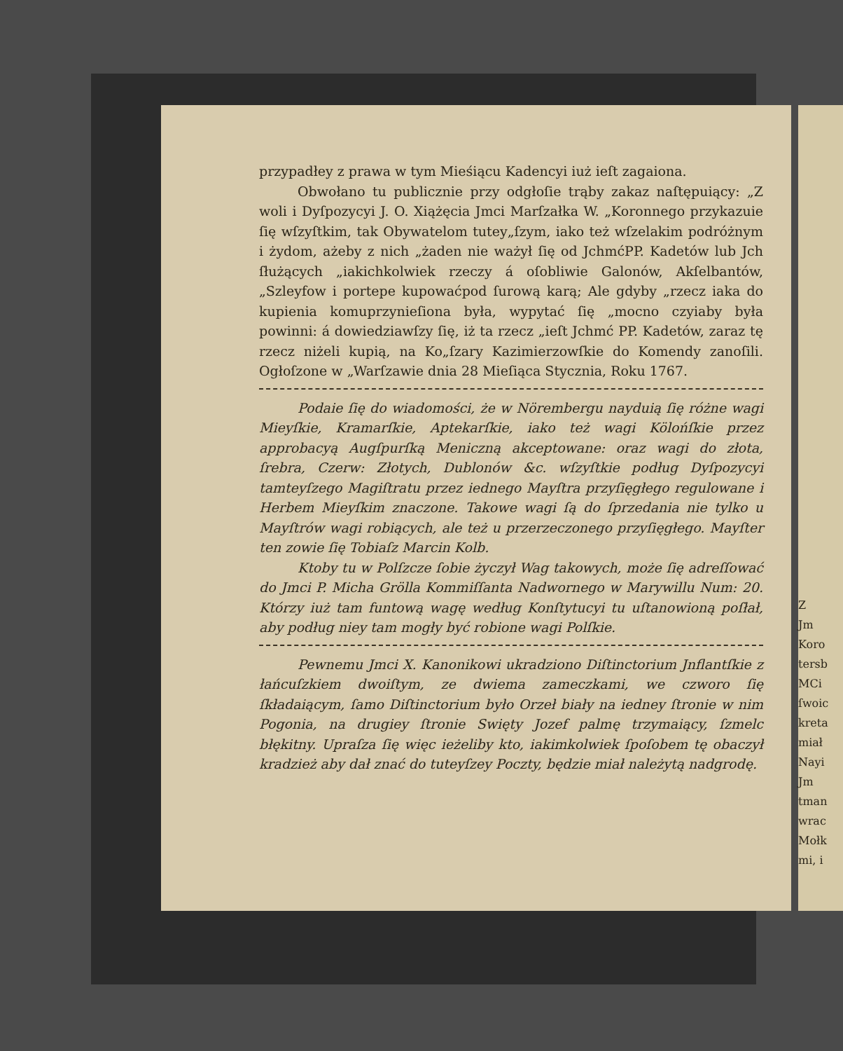przypadłey z prawa w tym Mieśiącu Kadencyi iuż ieſt zagaiona.
Obwołano tu publicznie przy odgłoſie trąby zakaz naſtępuiący: „Z woli i Dyſpozycyi J. O. Xiążęcia Jmci Marſzałka W. „Koronnego przykazuie ſię wſzyſtkim, tak Obywatelom tutey„ſzym, iako też wſzelakim podróżnym i żydom, ażeby z nich „żaden nie ważył ſię od JchmćPP. Kadetów lub Jch ſłużących „iakichkolwiek rzeczy á oſobliwie Galonów, Akſelbantów, „Szleyfow i portepe kupowaćpod ſurową karą; Ale gdyby „rzecz iaka do kupienia komuprzynieſiona była, wypytać ſię „mocno czyiaby była powinni: á dowiedziawſzy ſię, iż ta rzecz „ieſt Jchmć PP. Kadetów, zaraz tę rzecz niżeli kupią, na Ko„ſzary Kazimierzowſkie do Komendy zanoſili. Ogłoſzone w „Warſzawie dnia 28 Mieſiąca Stycznia, Roku 1767.
Podaie ſię do wiadomości, że w Nörembergu nayduią ſię różne wagi Mieyſkie, Kramarſkie, Aptekarſkie, iako też wagi Kölońſkie przez approbacyą Augſpurſką Meniczną akceptowane: oraz wagi do złota, ſrebra, Czerw: Złotych, Dublonów &c. wſzyſtkie podług Dyſpozycyi tamteyſzego Magiſtratu przez iednego Mayſtra przyſięgłego regulowane i Herbem Mieyſkim znaczone. Takowe wagi ſą do ſprzedania nie tylko u Mayſtrów wagi robiących, ale też u przerzeczonego przyſięgłego. Mayſter ten zowie ſię Tobiaſz Marcin Kolb.
Ktoby tu w Polſzcze ſobie życzył Wag takowych, może ſię adreſſować do Jmci P. Micha Grölla Kommiſſanta Nadwornego w Marywillu Num: 20. Którzy iuż tam funtową wagę według Konſtytucyi tu uſtanowioną poſłał, aby podług niey tam mogły być robione wagi Polſkie.
Pewnemu Jmci X. Kanonikowi ukradziono Diſtinctorium Jnflantſkie z łańcuſzkiem dwoiſtym, ze dwiema zameczkami, we czworo ſię ſkładaiącym, ſamo Diſtinctorium było Orzeł biały na iedney ſtronie w nim Pogonia, na drugiey ſtronie Swięty Jozef palmę trzymaiący, ſzmelc błękitny. Upraſza ſię więc ieżeliby kto, iakimkolwiek ſpoſobem tę obaczył kradzież aby dał znać do tuteyſzey Poczty, będzie miał należytą nadgrodę.
Z
Jm
Koro
tersb
MCi
ſwoic
kreta
miał
Nayi
Jm
tman
wrac
Mołk
mi, i